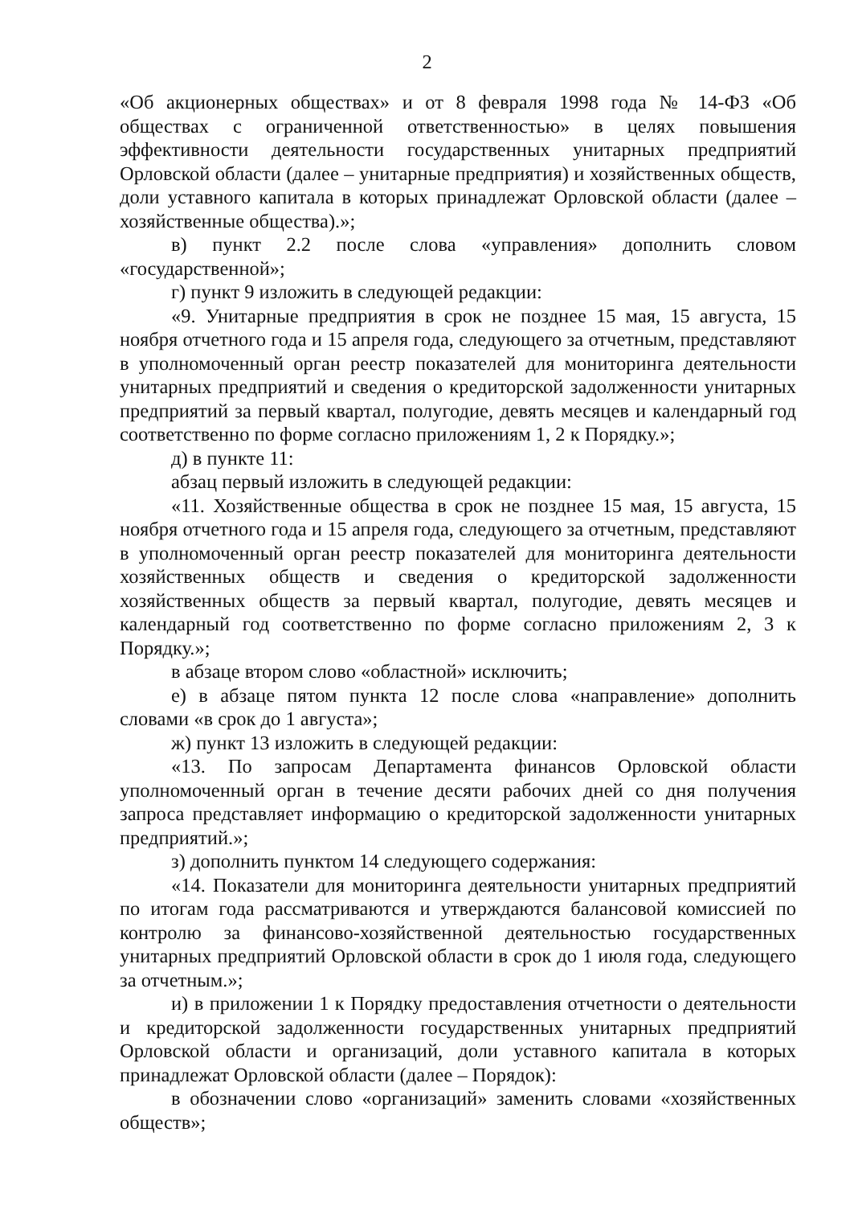2
«Об акционерных обществах» и от 8 февраля 1998 года № 14-ФЗ «Об обществах с ограниченной ответственностью» в целях повышения эффективности деятельности государственных унитарных предприятий Орловской области (далее – унитарные предприятия) и хозяйственных обществ, доли уставного капитала в которых принадлежат Орловской области (далее – хозяйственные общества).»;
в) пункт 2.2 после слова «управления» дополнить словом «государственной»;
г) пункт 9 изложить в следующей редакции:
«9. Унитарные предприятия в срок не позднее 15 мая, 15 августа, 15 ноября отчетного года и 15 апреля года, следующего за отчетным, представляют в уполномоченный орган реестр показателей для мониторинга деятельности унитарных предприятий и сведения о кредиторской задолженности унитарных предприятий за первый квартал, полугодие, девять месяцев и календарный год соответственно по форме согласно приложениям 1, 2 к Порядку.»;
д) в пункте 11:
абзац первый изложить в следующей редакции:
«11. Хозяйственные общества в срок не позднее 15 мая, 15 августа, 15 ноября отчетного года и 15 апреля года, следующего за отчетным, представляют в уполномоченный орган реестр показателей для мониторинга деятельности хозяйственных обществ и сведения о кредиторской задолженности хозяйственных обществ за первый квартал, полугодие, девять месяцев и календарный год соответственно по форме согласно приложениям 2, 3 к Порядку.»;
в абзаце втором слово «областной» исключить;
е) в абзаце пятом пункта 12 после слова «направление» дополнить словами «в срок до 1 августа»;
ж) пункт 13 изложить в следующей редакции:
«13. По запросам Департамента финансов Орловской области уполномоченный орган в течение десяти рабочих дней со дня получения запроса представляет информацию о кредиторской задолженности унитарных предприятий.»;
з) дополнить пунктом 14 следующего содержания:
«14. Показатели для мониторинга деятельности унитарных предприятий по итогам года рассматриваются и утверждаются балансовой комиссией по контролю за финансово-хозяйственной деятельностью государственных унитарных предприятий Орловской области в срок до 1 июля года, следующего за отчетным.»;
и) в приложении 1 к Порядку предоставления отчетности о деятельности и кредиторской задолженности государственных унитарных предприятий Орловской области и организаций, доли уставного капитала в которых принадлежат Орловской области (далее – Порядок):
в обозначении слово «организаций» заменить словами «хозяйственных обществ»;